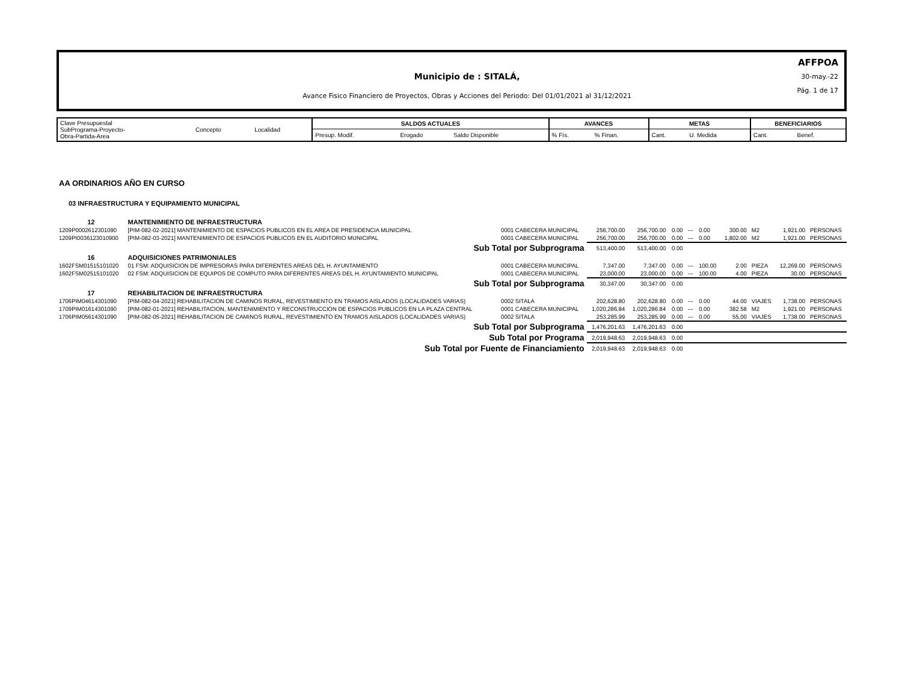Municipio de : SITALÁ,
Avance Fisico Financiero de Proyectos, Obras y Acciones del Periodo: Del 01/01/2021 al 31/12/2021
AFFPOA
30-may.-22
Pág. 1 de 17
| Clave Presupuestal SubPrograma-Proyecto- Obra-Partida-Area | Concepto | Localidad | SALDOS ACTUALES | | | AVANCES | | METAS | | BENEFICIARIOS | |
| | | | Presup. Modif. | Erogado | Saldo Disponible | % Fís. | % Finan. | Cant. | U. Medida | Cant. | Benef. |
| AA ORDINARIOS AÑO EN CURSO | | | | | | | | | | | |
| 03 INFRAESTRUCTURA Y EQUIPAMIENTO MUNICIPAL | | | | | | | | | | | |
| 12 | MANTENIMIENTO DE INFRAESTRUCTURA | | | | | | | | | | |
| 1209P0002612301090 | [PIM-082-02-2021] MANTENIMIENTO DE ESPACIOS PUBLICOS EN EL AREA DE PRESIDENCIA MUNICIPAL | 0001 CABECERA MUNICIPAL | 256,700.00 | 256,700.00 | 0.00 | --- | 0.00 | 300.00 | M2 | 1,921.00 | PERSONAS |
| 1209PI0036123010900 | [PIM-082-03-2021] MANTENIMIENTO DE ESPACIOS PUBLICOS EN EL AUDITORIO MUNICIPAL | 0001 CABECERA MUNICIPAL | 256,700.00 | 256,700.00 | 0.00 | --- | 0.00 | 1,802.00 | M2 | 1,921.00 | PERSONAS |
| Sub Total por Subprograma | | | 513,400.00 | 513,400.00 | 0.00 | | | | | | |
| 16 | ADQUISICIONES PATRIMONIALES | | | | | | | | | | |
| 1602FSM01515101020 | 01 FSM: ADQUISICION DE IMPRESORAS PARA DIFERENTES AREAS DEL H. AYUNTAMIENTO | 0001 CABECERA MUNICIPAL | 7,347.00 | 7,347.00 | 0.00 | --- | 100.00 | 2.00 | PIEZA | 12,269.00 | PERSONAS |
| 1602FSM02515101020 | 02 FSM: ADQUISICION DE EQUIPOS DE COMPUTO PARA DIFERENTES AREAS DEL H. AYUNTAMIENTO MUNICIPAL | 0001 CABECERA MUNICIPAL | 23,000.00 | 23,000.00 | 0.00 | --- | 100.00 | 4.00 | PIEZA | 30.00 | PERSONAS |
| Sub Total por Subprograma | | | 30,347.00 | 30,347.00 | 0.00 | | | | | | |
| 17 | REHABILITACION DE INFRAESTRUCTURA | | | | | | | | | | |
| 1706PIM04614301090 | [PIM-082-04-2021] REHABILITACION DE CAMINOS RURAL, REVESTIMIENTO EN TRAMOS AISLADOS (LOCALIDADES VARIAS) | 0002 SITALA | 202,628.80 | 202,628.80 | 0.00 | --- | 0.00 | 44.00 | VIAJES | 1,738.00 | PERSONAS |
| 1709PIM01614301090 | [PIM-082-01-2021] REHABILITACION, MANTENIMIENTO Y RECONSTRUCCION DE ESPACIOS PUBLICOS EN LA PLAZA CENTRAL | 0001 CABECERA MUNICIPAL | 1,020,286.84 | 1,020,286.84 | 0.00 | --- | 0.00 | 382.58 | M2 | 1,921.00 | PERSONAS |
| 1706PIM05614301090 | [PIM-082-05-2021] REHABILITACION DE CAMINOS RURAL, REVESTIMIENTO EN TRAMOS AISLADOS (LOCALIDADES VARIAS) | 0002 SITALA | 253,285.99 | 253,285.99 | 0.00 | --- | 0.00 | 55.00 | VIAJES | 1,738.00 | PERSONAS |
| Sub Total por Subprograma | | | 1,476,201.63 | 1,476,201.63 | 0.00 | | | | | | |
| Sub Total por Programa | | | 2,019,948.63 | 2,019,948.63 | 0.00 | | | | | | |
| Sub Total por Fuente de Financiamiento | | | 2,019,948.63 | 2,019,948.63 | 0.00 | | | | | | |